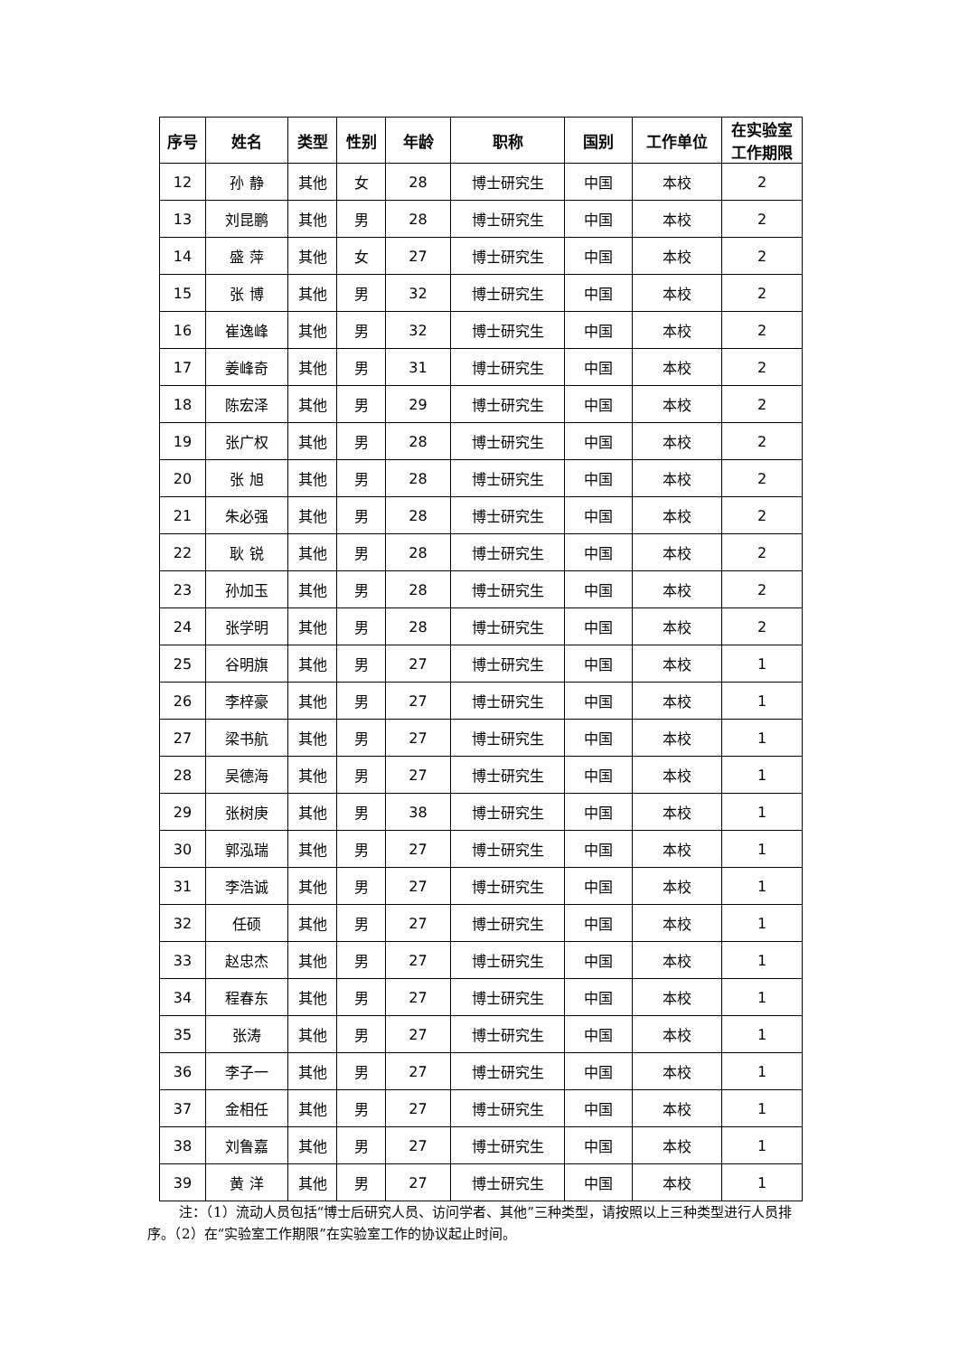| 序号 | 姓名 | 类型 | 性别 | 年龄 | 职称 | 国别 | 工作单位 | 在实验室 工作期限 |
| --- | --- | --- | --- | --- | --- | --- | --- | --- |
| 12 | 孙 静 | 其他 | 女 | 28 | 博士研究生 | 中国 | 本校 | 2 |
| 13 | 刘昆鹏 | 其他 | 男 | 28 | 博士研究生 | 中国 | 本校 | 2 |
| 14 | 盛 萍 | 其他 | 女 | 27 | 博士研究生 | 中国 | 本校 | 2 |
| 15 | 张 博 | 其他 | 男 | 32 | 博士研究生 | 中国 | 本校 | 2 |
| 16 | 崔逸峰 | 其他 | 男 | 32 | 博士研究生 | 中国 | 本校 | 2 |
| 17 | 姜峰奇 | 其他 | 男 | 31 | 博士研究生 | 中国 | 本校 | 2 |
| 18 | 陈宏泽 | 其他 | 男 | 29 | 博士研究生 | 中国 | 本校 | 2 |
| 19 | 张广权 | 其他 | 男 | 28 | 博士研究生 | 中国 | 本校 | 2 |
| 20 | 张 旭 | 其他 | 男 | 28 | 博士研究生 | 中国 | 本校 | 2 |
| 21 | 朱必强 | 其他 | 男 | 28 | 博士研究生 | 中国 | 本校 | 2 |
| 22 | 耿 锐 | 其他 | 男 | 28 | 博士研究生 | 中国 | 本校 | 2 |
| 23 | 孙加玉 | 其他 | 男 | 28 | 博士研究生 | 中国 | 本校 | 2 |
| 24 | 张学明 | 其他 | 男 | 28 | 博士研究生 | 中国 | 本校 | 2 |
| 25 | 谷明旗 | 其他 | 男 | 27 | 博士研究生 | 中国 | 本校 | 1 |
| 26 | 李梓豪 | 其他 | 男 | 27 | 博士研究生 | 中国 | 本校 | 1 |
| 27 | 梁书航 | 其他 | 男 | 27 | 博士研究生 | 中国 | 本校 | 1 |
| 28 | 吴德海 | 其他 | 男 | 27 | 博士研究生 | 中国 | 本校 | 1 |
| 29 | 张树庚 | 其他 | 男 | 38 | 博士研究生 | 中国 | 本校 | 1 |
| 30 | 郭泓瑞 | 其他 | 男 | 27 | 博士研究生 | 中国 | 本校 | 1 |
| 31 | 李浩诚 | 其他 | 男 | 27 | 博士研究生 | 中国 | 本校 | 1 |
| 32 | 任硕 | 其他 | 男 | 27 | 博士研究生 | 中国 | 本校 | 1 |
| 33 | 赵忠杰 | 其他 | 男 | 27 | 博士研究生 | 中国 | 本校 | 1 |
| 34 | 程春东 | 其他 | 男 | 27 | 博士研究生 | 中国 | 本校 | 1 |
| 35 | 张涛 | 其他 | 男 | 27 | 博士研究生 | 中国 | 本校 | 1 |
| 36 | 李子一 | 其他 | 男 | 27 | 博士研究生 | 中国 | 本校 | 1 |
| 37 | 金相任 | 其他 | 男 | 27 | 博士研究生 | 中国 | 本校 | 1 |
| 38 | 刘鲁嘉 | 其他 | 男 | 27 | 博士研究生 | 中国 | 本校 | 1 |
| 39 | 黄 洋 | 其他 | 男 | 27 | 博士研究生 | 中国 | 本校 | 1 |
注：（1）流动人员包括“博士后研究人员、访问学者、其他”三种类型，请按照以上三种类型进行人员排序。（2）在“实验室工作期限”在实验室工作的协议起止时间。